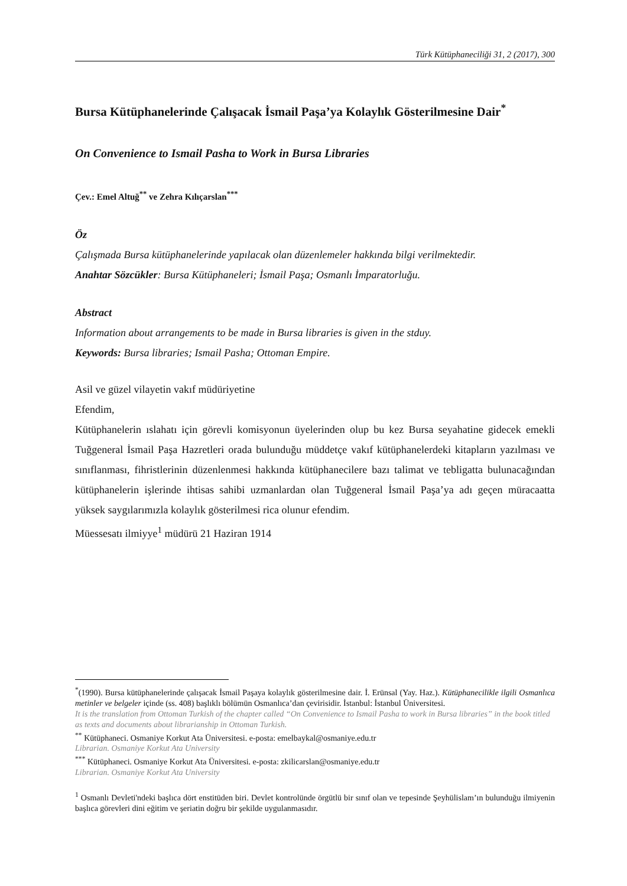Türk Kütüphaneciliği 31, 2 (2017), 300
Bursa Kütüphanelerinde Çalışacak İsmail Paşa’ya Kolaylık Gösterilmesine Dair<sup>*</sup>
On Convenience to Ismail Pasha to Work in Bursa Libraries
Çev.: Emel Altuğ<sup>**</sup> ve Zehra Kılıçarslan<sup>***</sup>
Öz
Çalışmada Bursa kütüphanelerinde yapılacak olan düzenlemeler hakkında bilgi verilmektedir.
Anahtar Sözcükler: Bursa Kütüphaneleri; İsmail Paşa; Osmanlı İmparatorluğu.
Abstract
Information about arrangements to be made in Bursa libraries is given in the stduy.
Keywords: Bursa libraries; Ismail Pasha; Ottoman Empire.
Asil ve güzel vilayetin vakıf müdüriyetine
Efendim,
Kütüphanelerin ıslahatı için görevli komisyonun üyelerinden olup bu kez Bursa seyahatine gidecek emekli Tuğgeneral İsmail Paşa Hazretleri orada bulunduğu müddetçe vakıf kütüphanelerdeki kitapların yazılması ve sınıflanması, fihristlerinin düzenlenmesi hakkında kütüphanecilere bazı talimat ve tebligatta bulunacağından kütüphanelerin işlerinde ihtisas sahibi uzmanlardan olan Tuğgeneral İsmail Paşa’ya adı geçen müracaatta yüksek saygılarımızla kolaylık gösterilmesi rica olunur efendim.
Müessesatı ilmiyye<sup>1</sup> müdürü 21 Haziran 1914
<sup>*</sup> (1990). Bursa kütüphanelerinde çalışacak İsmail Paşaya kolaylık gösterilmesine dair. İ. Erünsal (Yay. Haz.). Kütüphanecilikle ilgili Osmanlıca metinler ve belgeler içinde (ss. 408) başlıklı bölümün Osmanlıca’dan çevirisidir. İstanbul: İstanbul Üniversitesi.
It is the translation from Ottoman Turkish of the chapter called “On Convenience to Ismail Pasha to work in Bursa libraries” in the book titled as texts and documents about librarianship in Ottoman Turkish.
<sup>**</sup> Kütüphaneci. Osmaniye Korkut Ata Üniversitesi. e-posta: emelbaykal@osmaniye.edu.tr
Librarian. Osmaniye Korkut Ata University
<sup>***</sup> Kütüphaneci. Osmaniye Korkut Ata Üniversitesi. e-posta: zkilicarslan@osmaniye.edu.tr
Librarian. Osmaniye Korkut Ata University
<sup>1</sup> Osmanlı Devleti'ndeki başlıca dört enstitüden biri. Devlet kontrolünde örgütlü bir sınıf olan ve tepesinde Şeyhülislam’ın bulunduğu ilmiyenin başlıca görevleri dini eğitim ve şeriatin doğru bir şekilde uygulanmasıdır.